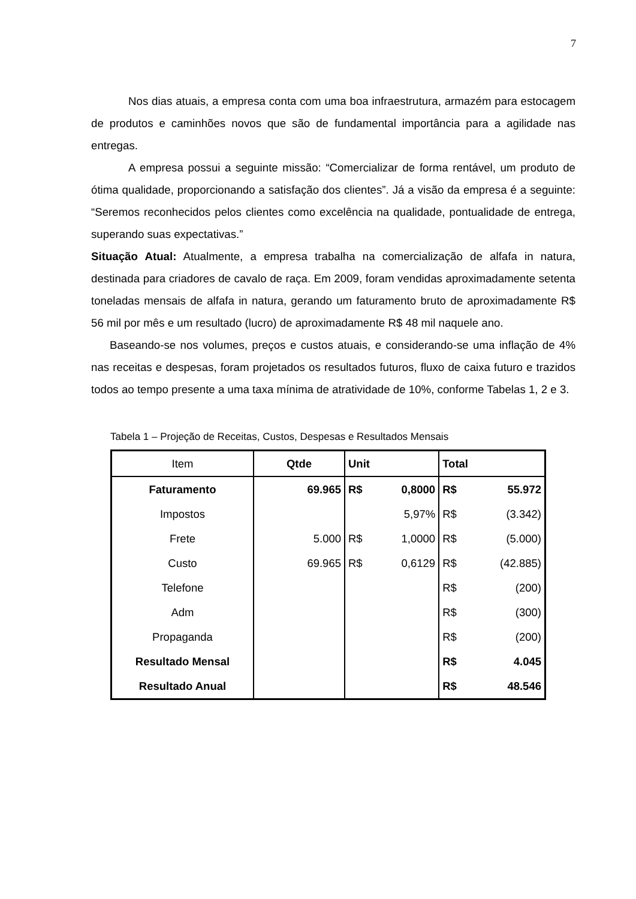7
Nos dias atuais, a empresa conta com uma boa infraestrutura, armazém para estocagem de produtos e caminhões novos que são de fundamental importância para a agilidade nas entregas.
A empresa possui a seguinte missão: “Comercializar de forma rentável, um produto de ótima qualidade, proporcionando a satisfação dos clientes”. Já a visão da empresa é a seguinte: “Seremos reconhecidos pelos clientes como excelência na qualidade, pontualidade de entrega, superando suas expectativas.”
Situação Atual: Atualmente, a empresa trabalha na comercialização de alfafa in natura, destinada para criadores de cavalo de raça. Em 2009, foram vendidas aproximadamente setenta toneladas mensais de alfafa in natura, gerando um faturamento bruto de aproximadamente R$ 56 mil por mês e um resultado (lucro) de aproximadamente R$ 48 mil naquele ano.
Baseando-se nos volumes, preços e custos atuais, e considerando-se uma inflação de 4% nas receitas e despesas, foram projetados os resultados futuros, fluxo de caixa futuro e trazidos todos ao tempo presente a uma taxa mínima de atratividade de 10%, conforme Tabelas 1, 2 e 3.
Tabela 1 – Projeção de Receitas, Custos, Despesas e Resultados Mensais
| Item | Qtde | Unit | | Total | |
| --- | --- | --- | --- | --- | --- |
| Faturamento | 69.965 | R$ | 0,8000 | R$ | 55.972 |
| Impostos | | | 5,97% | R$ | (3.342) |
| Frete | 5.000 | R$ | 1,0000 | R$ | (5.000) |
| Custo | 69.965 | R$ | 0,6129 | R$ | (42.885) |
| Telefone | | | | R$ | (200) |
| Adm | | | | R$ | (300) |
| Propaganda | | | | R$ | (200) |
| Resultado Mensal | | | | R$ | 4.045 |
| Resultado Anual | | | | R$ | 48.546 |